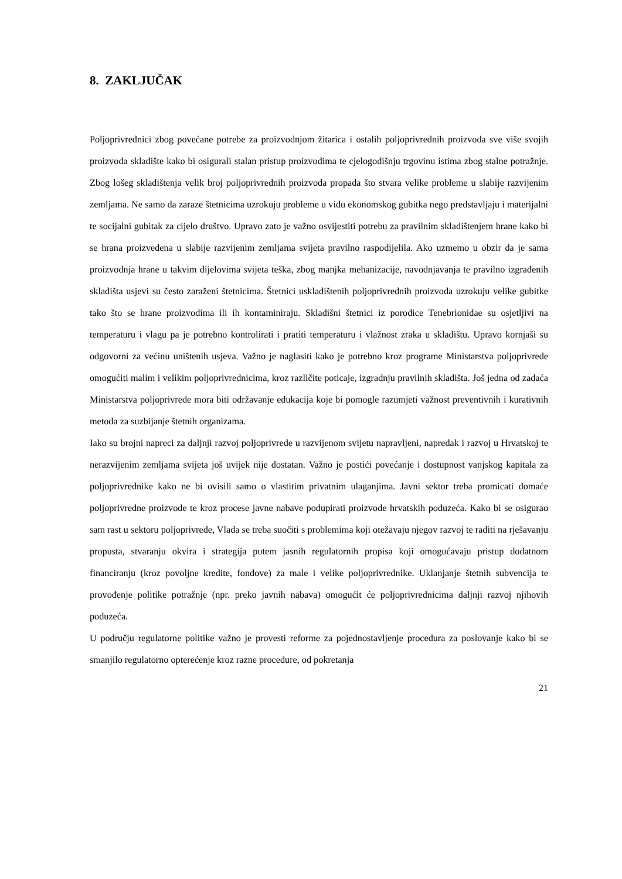8. ZAKLJUČAK
Poljoprivrednici zbog povećane potrebe za proizvodnjom žitarica i ostalih poljoprivrednih proizvoda sve više svojih proizvoda skladište kako bi osigurali stalan pristup proizvodima te cjelogodišnju trgovinu istima zbog stalne potražnje. Zbog lošeg skladištenja velik broj poljoprivrednih proizvoda propada što stvara velike probleme u slabije razvijenim zemljama. Ne samo da zaraze štetnicima uzrokuju probleme u vidu ekonomskog gubitka nego predstavljaju i materijalni te socijalni gubitak za cijelo društvo. Upravo zato je važno osvijestiti potrebu za pravilnim skladištenjem hrane kako bi se hrana proizvedena u slabije razvijenim zemljama svijeta pravilno raspodijelila. Ako uzmemo u obzir da je sama proizvodnja hrane u takvim dijelovima svijeta teška, zbog manjka mehanizacije, navodnjavanja te pravilno izgrađenih skladišta usjevi su često zaraženi štetnicima. Štetnici uskladištenih poljoprivrednih proizvoda uzrokuju velike gubitke tako što se hrane proizvodima ili ih kontaminiraju. Skladišni štetnici iz porodice Tenebrionidae su osjetljivi na temperaturu i vlagu pa je potrebno kontrolirati i pratiti temperaturu i vlažnost zraka u skladištu. Upravo kornjaši su odgovorni za većinu uništenih usjeva. Važno je naglasiti kako je potrebno kroz programe Ministarstva poljoprivrede omogućiti malim i velikim poljoprivrednicima, kroz različite poticaje, izgradnju pravilnih skladišta. Još jedna od zadaća Ministarstva poljoprivrede mora biti održavanje edukacija koje bi pomogle razumjeti važnost preventivnih i kurativnih metoda za suzbijanje štetnih organizama.
Iako su brojni napreci za daljnji razvoj poljoprivrede u razvijenom svijetu napravljeni, napredak i razvoj u Hrvatskoj te nerazvijenim zemljama svijeta još uvijek nije dostatan. Važno je postići povećanje i dostupnost vanjskog kapitala za poljoprivrednike kako ne bi ovisili samo o vlastitim privatnim ulaganjima. Javni sektor treba promicati domaće poljoprivredne proizvode te kroz procese javne nabave podupirati proizvode hrvatskih poduzeća. Kako bi se osigurao sam rast u sektoru poljoprivrede, Vlada se treba suočiti s problemima koji otežavaju njegov razvoj te raditi na rješavanju propusta, stvaranju okvira i strategija putem jasnih regulatornih propisa koji omogućavaju pristup dodatnom financiranju (kroz povoljne kredite, fondove) za male i velike poljoprivrednike. Uklanjanje štetnih subvencija te provođenje politike potražnje (npr. preko javnih nabava) omogućit će poljoprivrednicima daljnji razvoj njihovih poduzeća.
U području regulatorne politike važno je provesti reforme za pojednostavljenje procedura za poslovanje kako bi se smanjilo regulatorno opterećenje kroz razne procedure, od pokretanja
21